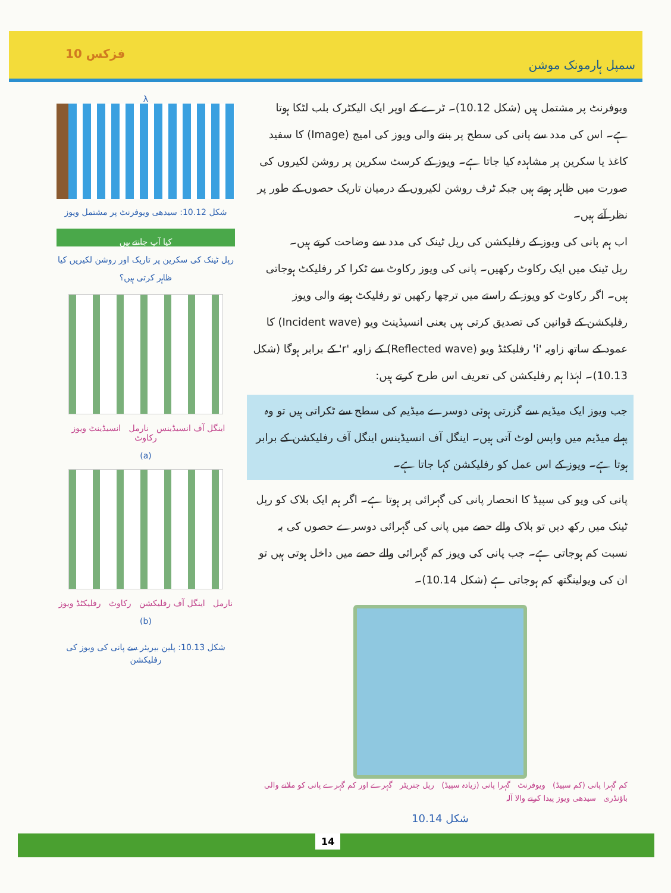فزکس 10 سمپل ہارمونک موشن
λ
شکل 10.12: سیدھی ویوفرنٹ پر مشتمل ویوز
کیا آپ جانتے ہیں
رپل ٹینک کی سکرین پر تاریک اور روشن لکیریں کیا ظاہر کرتی ہیں؟
اینگل آف انسیڈینس نارمل انسیڈینٹ ویوز رکاوٹ
(a)
نارمل اینگل آف رفلیکشن رکاوٹ رفلیکٹڈ ویوز
(b)
شکل 10.13: پلین بیریئر سے پانی کی ویوز کی رفلیکشن
ویوفرنٹ پر مشتمل ہیں (شکل 10.12)۔ ٹرے کے اوپر ایک الیکٹرک بلب لٹکا ہوتا ہے۔ اس کی مدد سے پانی کی سطح پر بننے والی ویوز کی امیج (Image) کا سفید کاغذ یا سکرین پر مشاہدہ کیا جاتا ہے۔ ویوز کے کرسٹ سکرین پر روشن لکیروں کی صورت میں ظاہر ہوتے ہیں جبکہ ٹرف روشن لکیروں کے درمیان تاریک حصوں کے طور پر نظر آتے ہیں۔
اب ہم پانی کی ویوز کے رفلیکشن کی رپل ٹینک کی مدد سے وضاحت کرتے ہیں۔
رپل ٹینک میں ایک رکاوٹ رکھیں۔ پانی کی ویوز رکاوٹ سے ٹکرا کر رفلیکٹ ہوجاتی ہیں۔ اگر رکاوٹ کو ویوز کے راستے میں ترچھا رکھیں تو رفلیکٹ ہونے والی ویوز رفلیکشن کے قوانین کی تصدیق کرتی ہیں یعنی انسیڈینٹ ویو (Incident wave) کا عمود کے ساتھ زاویہ 'i' رفلیکٹڈ ویو (Reflected wave) کے زاویہ 'r' کے برابر ہوگا (شکل 10.13)۔ لہٰذا ہم رفلیکشن کی تعریف اس طرح کرتے ہیں:
جب ویوز ایک میڈیم سے گزرتی ہوئی دوسرے میڈیم کی سطح سے ٹکراتی ہیں تو وہ پہلے میڈیم میں واپس لوٹ آتی ہیں۔ اینگل آف انسیڈینس اینگل آف رفلیکشن کے برابر ہوتا ہے۔ ویوز کے اس عمل کو رفلیکشن کہا جاتا ہے۔
پانی کی ویو کی سپیڈ کا انحصار پانی کی گہرائی پر ہوتا ہے۔ اگر ہم ایک بلاک کو رپل ٹینک میں رکھ دیں تو بلاک والے حصے میں پانی کی گہرائی دوسرے حصوں کی بہ نسبت کم ہوجاتی ہے۔ جب پانی کی ویوز کم گہرائی والے حصے میں داخل ہوتی ہیں تو ان کی ویولینگتھ کم ہوجاتی ہے (شکل 10.14)۔
کم گہرا پانی (کم سپیڈ) ویوفرنٹ گہرا پانی (زیادہ سپیڈ) رپل جنریٹر گہرے اور کم گہرے پانی کو ملانے والی باؤنڈری سیدھی ویوز پیدا کرنے والا آلہ
شکل 10.14
14